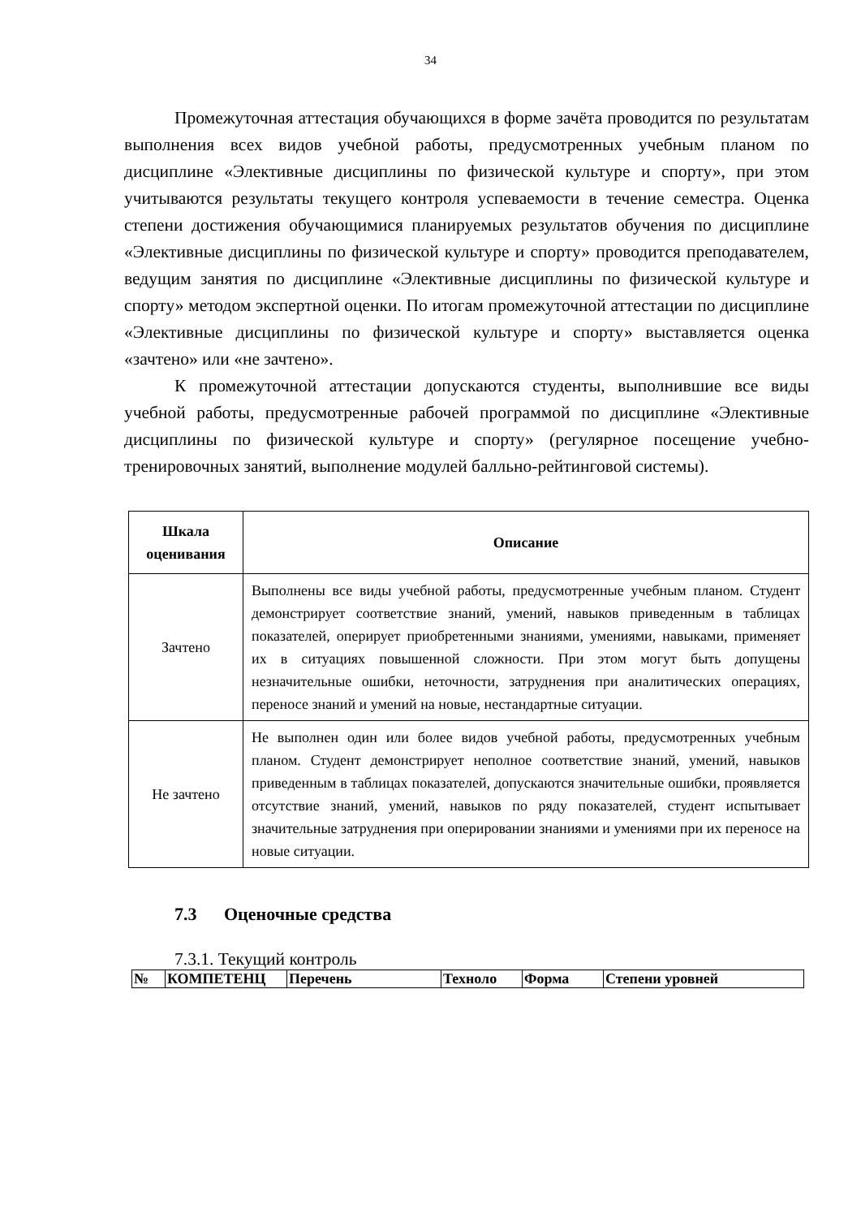34
Промежуточная аттестация обучающихся в форме зачёта проводится по результатам выполнения всех видов учебной работы, предусмотренных учебным планом по дисциплине «Элективные дисциплины по физической культуре и спорту», при этом учитываются результаты текущего контроля успеваемости в течение семестра. Оценка степени достижения обучающимися планируемых результатов обучения по дисциплине «Элективные дисциплины по физической культуре и спорту» проводится преподавателем, ведущим занятия по дисциплине «Элективные дисциплины по физической культуре и спорту» методом экспертной оценки. По итогам промежуточной аттестации по дисциплине «Элективные дисциплины по физической культуре и спорту» выставляется оценка «зачтено» или «не зачтено».
К промежуточной аттестации допускаются студенты, выполнившие все виды учебной работы, предусмотренные рабочей программой по дисциплине «Элективные дисциплины по физической культуре и спорту» (регулярное посещение учебно-тренировочных занятий, выполнение модулей балльно-рейтинговой системы).
| Шкала оценивания | Описание |
| --- | --- |
| Зачтено | Выполнены все виды учебной работы, предусмотренные учебным планом. Студент демонстрирует соответствие знаний, умений, навыков приведенным в таблицах показателей, оперирует приобретенными знаниями, умениями, навыками, применяет их в ситуациях повышенной сложности. При этом могут быть допущены незначительные ошибки, неточности, затруднения при аналитических операциях, переносе знаний и умений на новые, нестандартные ситуации. |
| Не зачтено | Не выполнен один или более видов учебной работы, предусмотренных учебным планом. Студент демонстрирует неполное соответствие знаний, умений, навыков приведенным в таблицах показателей, допускаются значительные ошибки, проявляется отсутствие знаний, умений, навыков по ряду показателей, студент испытывает значительные затруднения при оперировании знаниями и умениями при их переносе на новые ситуации. |
7.3 Оценочные средства
7.3.1. Текущий контроль
| № | КОМПЕТЕНЦ | Перечень | Техноло | Форма | Степени уровней |
| --- | --- | --- | --- | --- | --- |